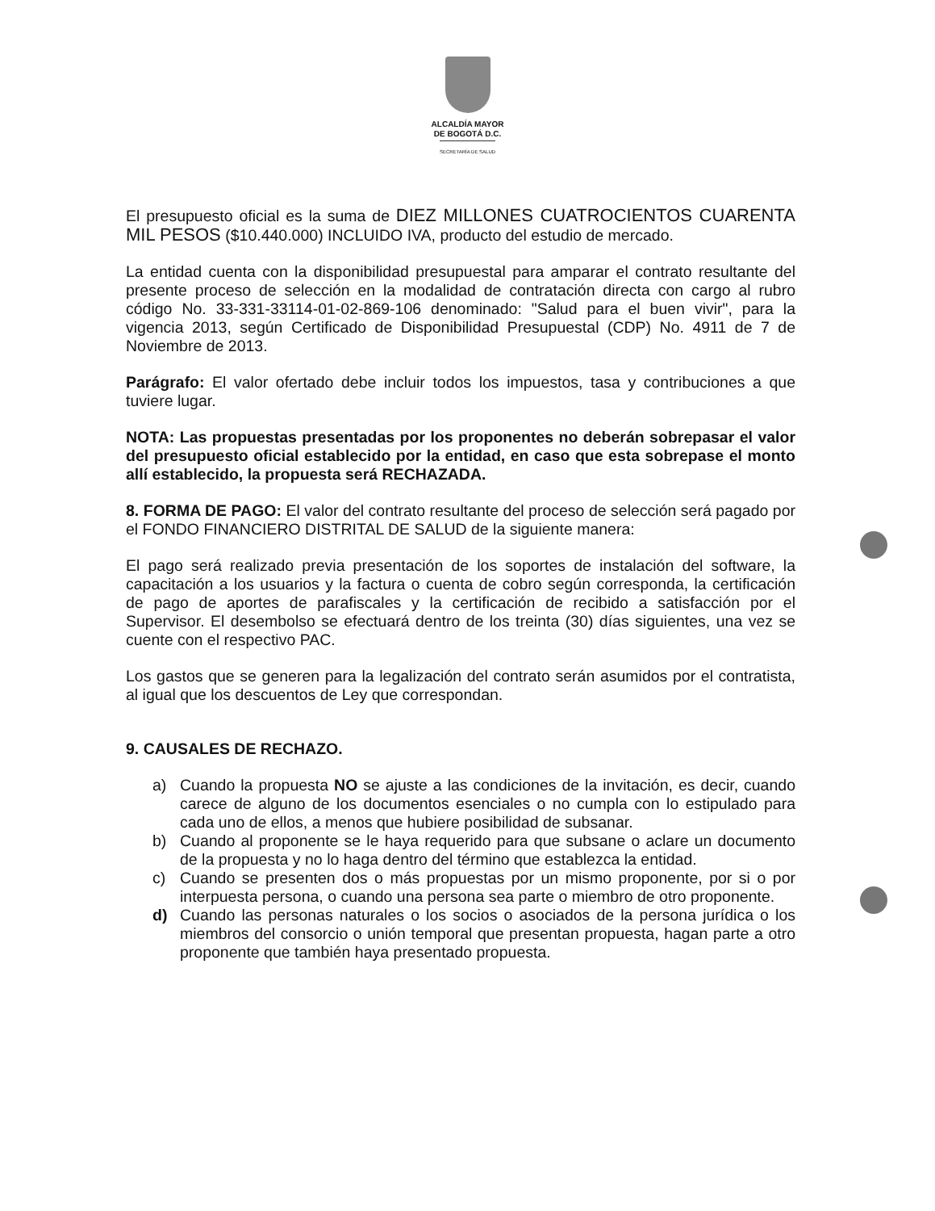ALCALDÍA MAYOR
DE BOGOTÁ D.C.
SECRETARÍA DE SALUD
El presupuesto oficial es la suma de DIEZ MILLONES CUATROCIENTOS CUARENTA MIL PESOS ($10.440.000) INCLUIDO IVA, producto del estudio de mercado.
La entidad cuenta con la disponibilidad presupuestal para amparar el contrato resultante del presente proceso de selección en la modalidad de contratación directa con cargo al rubro código No. 33-331-33114-01-02-869-106 denominado: "Salud para el buen vivir", para la vigencia 2013, según Certificado de Disponibilidad Presupuestal (CDP) No. 4911 de 7 de Noviembre de 2013.
Parágrafo: El valor ofertado debe incluir todos los impuestos, tasa y contribuciones a que tuviere lugar.
NOTA: Las propuestas presentadas por los proponentes no deberán sobrepasar el valor del presupuesto oficial establecido por la entidad, en caso que esta sobrepase el monto allí establecido, la propuesta será RECHAZADA.
8. FORMA DE PAGO: El valor del contrato resultante del proceso de selección será pagado por el FONDO FINANCIERO DISTRITAL DE SALUD de la siguiente manera:
El pago será realizado previa presentación de los soportes de instalación del software, la capacitación a los usuarios y la factura o cuenta de cobro según corresponda, la certificación de pago de aportes de parafiscales y la certificación de recibido a satisfacción por el Supervisor. El desembolso se efectuará dentro de los treinta (30) días siguientes, una vez se cuente con el respectivo PAC.
Los gastos que se generen para la legalización del contrato serán asumidos por el contratista, al igual que los descuentos de Ley que correspondan.
9. CAUSALES DE RECHAZO.
a) Cuando la propuesta NO se ajuste a las condiciones de la invitación, es decir, cuando carece de alguno de los documentos esenciales o no cumpla con lo estipulado para cada uno de ellos, a menos que hubiere posibilidad de subsanar.
b) Cuando al proponente se le haya requerido para que subsane o aclare un documento de la propuesta y no lo haga dentro del término que establezca la entidad.
c) Cuando se presenten dos o más propuestas por un mismo proponente, por si o por interpuesta persona, o cuando una persona sea parte o miembro de otro proponente.
d) Cuando las personas naturales o los socios o asociados de la persona jurídica o los miembros del consorcio o unión temporal que presentan propuesta, hagan parte a otro proponente que también haya presentado propuesta.